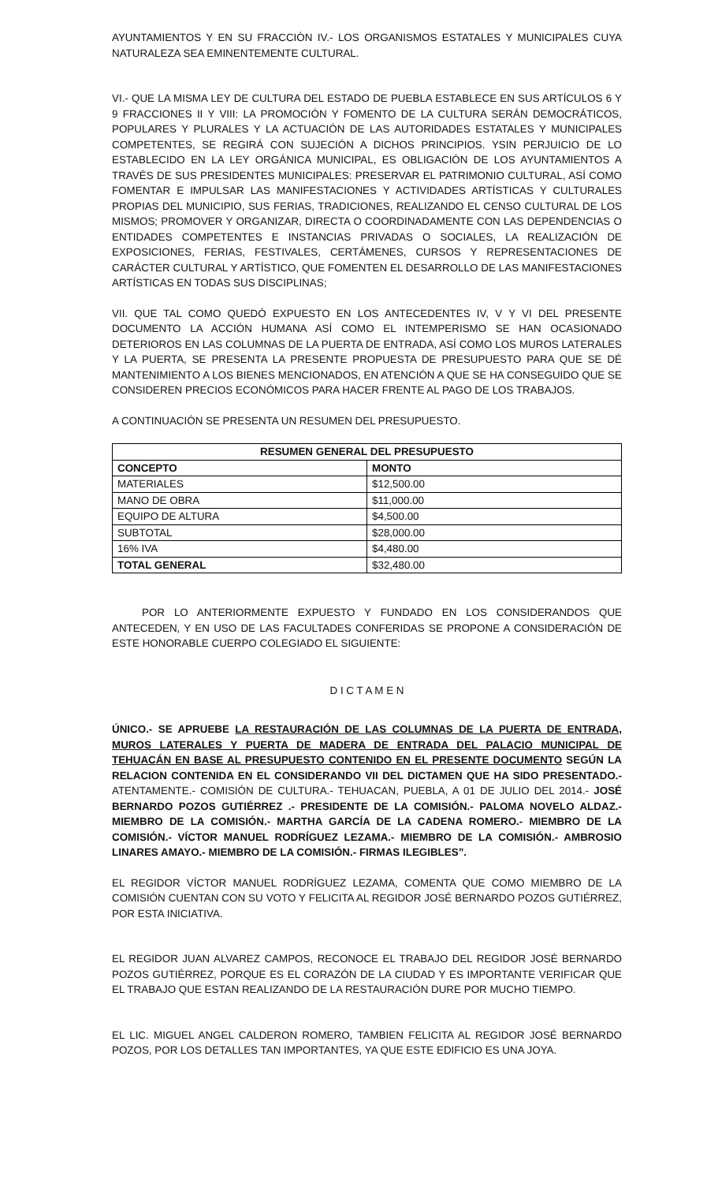AYUNTAMIENTOS Y EN SU FRACCIÓN IV.- LOS ORGANISMOS ESTATALES Y MUNICIPALES CUYA NATURALEZA SEA EMINENTEMENTE CULTURAL.
VI.- QUE LA MISMA LEY DE CULTURA DEL ESTADO DE PUEBLA ESTABLECE EN SUS ARTÍCULOS 6 Y 9 FRACCIONES II Y VIII: LA PROMOCIÓN Y FOMENTO DE LA CULTURA SERÁN DEMOCRÁTICOS, POPULARES Y PLURALES Y LA ACTUACIÓN DE LAS AUTORIDADES ESTATALES Y MUNICIPALES COMPETENTES, SE REGIRÁ CON SUJECIÓN A DICHOS PRINCIPIOS. YSIN PERJUICIO DE LO ESTABLECIDO EN LA LEY ORGÁNICA MUNICIPAL, ES OBLIGACIÓN DE LOS AYUNTAMIENTOS A TRAVÉS DE SUS PRESIDENTES MUNICIPALES: PRESERVAR EL PATRIMONIO CULTURAL, ASÍ COMO FOMENTAR E IMPULSAR LAS MANIFESTACIONES Y ACTIVIDADES ARTÍSTICAS Y CULTURALES PROPIAS DEL MUNICIPIO, SUS FERIAS, TRADICIONES, REALIZANDO EL CENSO CULTURAL DE LOS MISMOS; PROMOVER Y ORGANIZAR, DIRECTA O COORDINADAMENTE CON LAS DEPENDENCIAS O ENTIDADES COMPETENTES E INSTANCIAS PRIVADAS O SOCIALES, LA REALIZACIÓN DE EXPOSICIONES, FERIAS, FESTIVALES, CERTÁMENES, CURSOS Y REPRESENTACIONES DE CARÁCTER CULTURAL Y ARTÍSTICO, QUE FOMENTEN EL DESARROLLO DE LAS MANIFESTACIONES ARTÍSTICAS EN TODAS SUS DISCIPLINAS;
VII. QUE TAL COMO QUEDÓ EXPUESTO EN LOS ANTECEDENTES IV, V Y VI DEL PRESENTE DOCUMENTO LA ACCIÓN HUMANA ASÍ COMO EL INTEMPERISMO SE HAN OCASIONADO DETERIOROS EN LAS COLUMNAS DE LA PUERTA DE ENTRADA, ASÍ COMO LOS MUROS LATERALES Y LA PUERTA, SE PRESENTA LA PRESENTE PROPUESTA DE PRESUPUESTO PARA QUE SE DÉ MANTENIMIENTO A LOS BIENES MENCIONADOS, EN ATENCIÓN A QUE SE HA CONSEGUIDO QUE SE CONSIDEREN PRECIOS ECONÓMICOS PARA HACER FRENTE AL PAGO DE LOS TRABAJOS.
A CONTINUACIÓN SE PRESENTA UN RESUMEN DEL PRESUPUESTO.
| RESUMEN GENERAL DEL PRESUPUESTO | |
| --- | --- |
| CONCEPTO | MONTO |
| MATERIALES | $12,500.00 |
| MANO DE OBRA | $11,000.00 |
| EQUIPO DE ALTURA | $4,500.00 |
| SUBTOTAL | $28,000.00 |
| 16% IVA | $4,480.00 |
| TOTAL GENERAL | $32,480.00 |
POR LO ANTERIORMENTE EXPUESTO Y FUNDADO EN LOS CONSIDERANDOS QUE ANTECEDEN, Y EN USO DE LAS FACULTADES CONFERIDAS SE PROPONE A CONSIDERACIÓN DE ESTE HONORABLE CUERPO COLEGIADO EL SIGUIENTE:
D I C T A M E N
ÚNICO.- SE APRUEBE LA RESTAURACIÓN DE LAS COLUMNAS DE LA PUERTA DE ENTRADA, MUROS LATERALES Y PUERTA DE MADERA DE ENTRADA DEL PALACIO MUNICIPAL DE TEHUACÁN EN BASE AL PRESUPUESTO CONTENIDO EN EL PRESENTE DOCUMENTO SEGÚN LA RELACION CONTENIDA EN EL CONSIDERANDO VII DEL DICTAMEN QUE HA SIDO PRESENTADO.- ATENTAMENTE.- COMISIÓN DE CULTURA.- TEHUACAN, PUEBLA, A 01 DE JULIO DEL 2014.- JOSÉ BERNARDO POZOS GUTIÉRREZ .- PRESIDENTE DE LA COMISIÓN.- PALOMA NOVELO ALDAZ.- MIEMBRO DE LA COMISIÓN.- MARTHA GARCÍA DE LA CADENA ROMERO.- MIEMBRO DE LA COMISIÓN.- VÍCTOR MANUEL RODRÍGUEZ LEZAMA.- MIEMBRO DE LA COMISIÓN.- AMBROSIO LINARES AMAYO.- MIEMBRO DE LA COMISIÓN.- FIRMAS ILEGIBLES”.
EL REGIDOR VÍCTOR MANUEL RODRÍGUEZ LEZAMA, COMENTA QUE COMO MIEMBRO DE LA COMISIÓN CUENTAN CON SU VOTO Y FELICITA AL REGIDOR JOSÉ BERNARDO POZOS GUTIÉRREZ, POR ESTA INICIATIVA.
EL REGIDOR JUAN ALVAREZ CAMPOS, RECONOCE EL TRABAJO DEL REGIDOR JOSÉ BERNARDO POZOS GUTIÉRREZ, PORQUE ES EL CORAZÓN DE LA CIUDAD Y ES IMPORTANTE VERIFICAR QUE EL TRABAJO QUE ESTAN REALIZANDO DE LA RESTAURACIÓN DURE POR MUCHO TIEMPO.
EL LIC. MIGUEL ANGEL CALDERON ROMERO, TAMBIEN FELICITA AL REGIDOR JOSÉ BERNARDO POZOS, POR LOS DETALLES TAN IMPORTANTES, YA QUE ESTE EDIFICIO ES UNA JOYA.